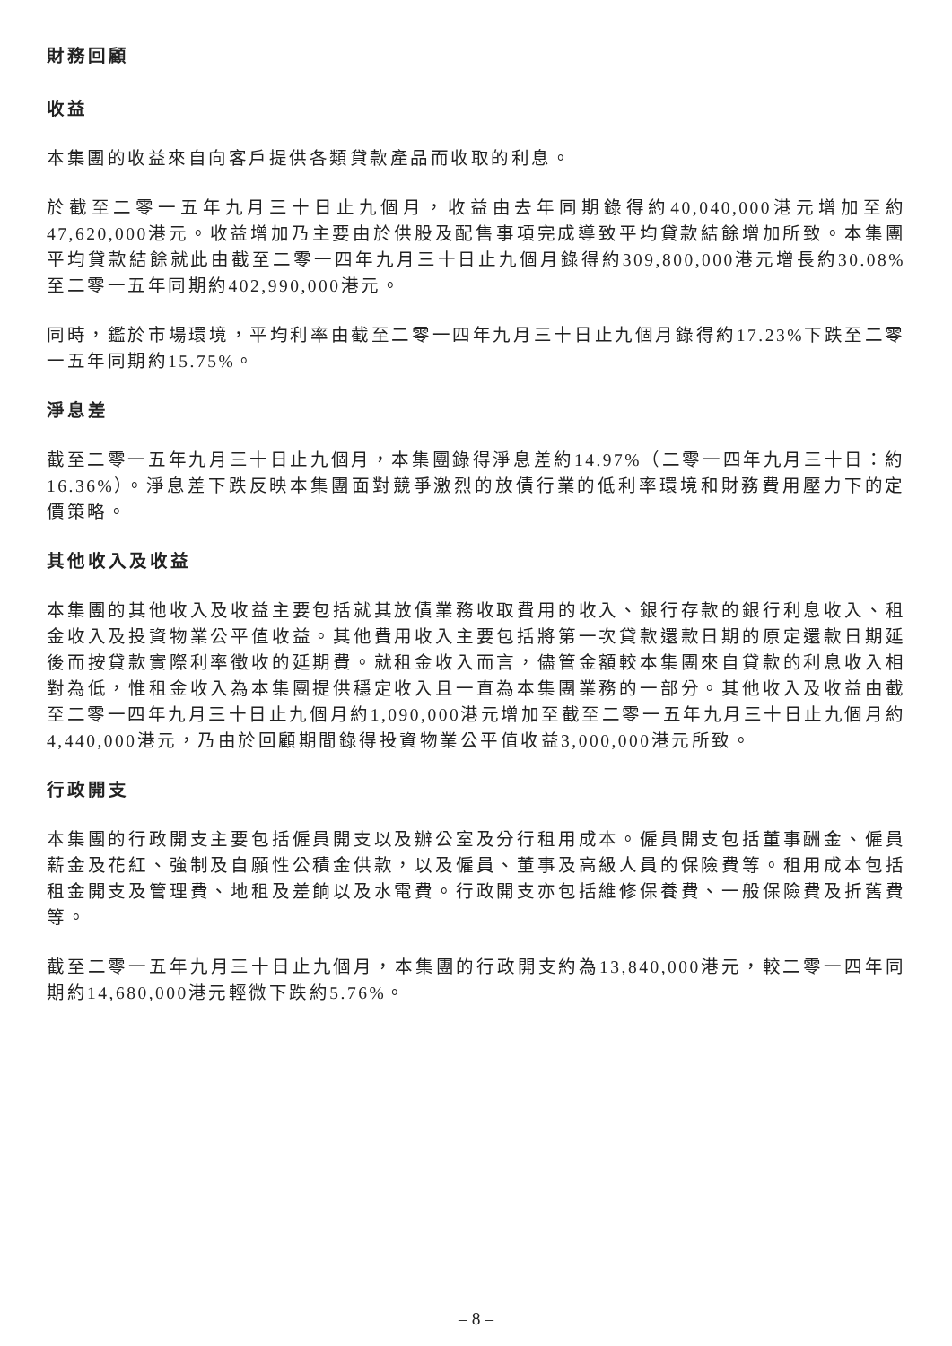財務回顧
收益
本集團的收益來自向客戶提供各類貸款產品而收取的利息。
於截至二零一五年九月三十日止九個月，收益由去年同期錄得約40,040,000港元增加至約47,620,000港元。收益增加乃主要由於供股及配售事項完成導致平均貸款結餘增加所致。本集團平均貸款結餘就此由截至二零一四年九月三十日止九個月錄得約309,800,000港元增長約30.08%至二零一五年同期約402,990,000港元。
同時，鑑於市場環境，平均利率由截至二零一四年九月三十日止九個月錄得約17.23%下跌至二零一五年同期約15.75%。
淨息差
截至二零一五年九月三十日止九個月，本集團錄得淨息差約14.97%（二零一四年九月三十日：約16.36%）。淨息差下跌反映本集團面對競爭激烈的放債行業的低利率環境和財務費用壓力下的定價策略。
其他收入及收益
本集團的其他收入及收益主要包括就其放債業務收取費用的收入、銀行存款的銀行利息收入、租金收入及投資物業公平值收益。其他費用收入主要包括將第一次貸款還款日期的原定還款日期延後而按貸款實際利率徵收的延期費。就租金收入而言，儘管金額較本集團來自貸款的利息收入相對為低，惟租金收入為本集團提供穩定收入且一直為本集團業務的一部分。其他收入及收益由截至二零一四年九月三十日止九個月約1,090,000港元增加至截至二零一五年九月三十日止九個月約4,440,000港元，乃由於回顧期間錄得投資物業公平值收益3,000,000港元所致。
行政開支
本集團的行政開支主要包括僱員開支以及辦公室及分行租用成本。僱員開支包括董事酬金、僱員薪金及花紅、強制及自願性公積金供款，以及僱員、董事及高級人員的保險費等。租用成本包括租金開支及管理費、地租及差餉以及水電費。行政開支亦包括維修保養費、一般保險費及折舊費等。
截至二零一五年九月三十日止九個月，本集團的行政開支約為13,840,000港元，較二零一四年同期約14,680,000港元輕微下跌約5.76%。
– 8 –